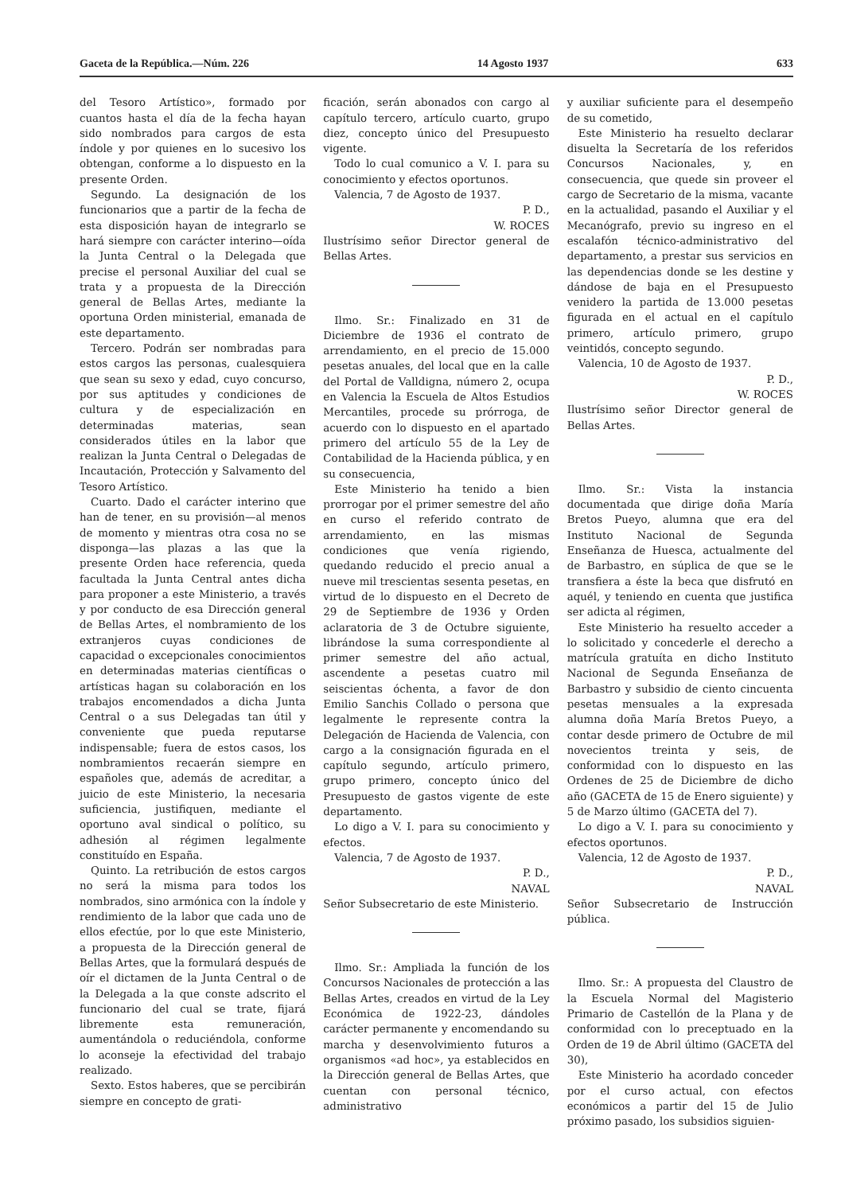Gaceta de la República.—Núm. 226 14 Agosto 1937 633
del Tesoro Artístico», formado por cuantos hasta el día de la fecha hayan sido nombrados para cargos de esta índole y por quienes en lo sucesivo los obtengan, conforme a lo dispuesto en la presente Orden.
Segundo. La designación de los funcionarios que a partir de la fecha de esta disposición hayan de integrarlo se hará siempre con carácter interino—oída la Junta Central o la Delegada que precise el personal Auxiliar del cual se trata y a propuesta de la Dirección general de Bellas Artes, mediante la oportuna Orden ministerial, emanada de este departamento.
Tercero. Podrán ser nombradas para estos cargos las personas, cualesquiera que sean su sexo y edad, cuyo concurso, por sus aptitudes y condiciones de cultura y de especialización en determinadas materias, sean considerados útiles en la labor que realizan la Junta Central o Delegadas de Incautación, Protección y Salvamento del Tesoro Artístico.
Cuarto. Dado el carácter interino que han de tener, en su provisión—al menos de momento y mientras otra cosa no se disponga—las plazas a las que la presente Orden hace referencia, queda facultada la Junta Central antes dicha para proponer a este Ministerio, a través y por conducto de esa Dirección general de Bellas Artes, el nombramiento de los extranjeros cuyas condiciones de capacidad o excepcionales conocimientos en determinadas materias científicas o artísticas hagan su colaboración en los trabajos encomendados a dicha Junta Central o a sus Delegadas tan útil y conveniente que pueda reputarse indispensable; fuera de estos casos, los nombramientos recaerán siempre en españoles que, además de acreditar, a juicio de este Ministerio, la necesaria suficiencia, justifiquen, mediante el oportuno aval sindical o político, su adhesión al régimen legalmente constituído en España.
Quinto. La retribución de estos cargos no será la misma para todos los nombrados, sino armónica con la índole y rendimiento de la labor que cada uno de ellos efectúe, por lo que este Ministerio, a propuesta de la Dirección general de Bellas Artes, que la formulará después de oír el dictamen de la Junta Central o de la Delegada a la que conste adscrito el funcionario del cual se trate, fijará libremente esta remuneración, aumentándola o reduciéndola, conforme lo aconseje la efectividad del trabajo realizado.
Sexto. Estos haberes, que se percibirán siempre en concepto de grati-
ficación, serán abonados con cargo al capítulo tercero, artículo cuarto, grupo diez, concepto único del Presupuesto vigente.
Todo lo cual comunico a V. I. para su conocimiento y efectos oportunos.
Valencia, 7 de Agosto de 1937.
P. D.,
W. ROCES
Ilustrísimo señor Director general de Bellas Artes.
Ilmo. Sr.: Finalizado en 31 de Diciembre de 1936 el contrato de arrendamiento, en el precio de 15.000 pesetas anuales, del local que en la calle del Portal de Valldigna, número 2, ocupa en Valencia la Escuela de Altos Estudios Mercantiles, procede su prórroga, de acuerdo con lo dispuesto en el apartado primero del artículo 55 de la Ley de Contabilidad de la Hacienda pública, y en su consecuencia,
Este Ministerio ha tenido a bien prorrogar por el primer semestre del año en curso el referido contrato de arrendamiento, en las mismas condiciones que venía rigiendo, quedando reducido el precio anual a nueve mil trescientas sesenta pesetas, en virtud de lo dispuesto en el Decreto de 29 de Septiembre de 1936 y Orden aclaratoria de 3 de Octubre siguiente, librándose la suma correspondiente al primer semestre del año actual, ascendente a pesetas cuatro mil seiscientas óchenta, a favor de don Emilio Sanchis Collado o persona que legalmente le represente contra la Delegación de Hacienda de Valencia, con cargo a la consignación figurada en el capítulo segundo, artículo primero, grupo primero, concepto único del Presupuesto de gastos vigente de este departamento.
Lo digo a V. I. para su conocimiento y efectos.
Valencia, 7 de Agosto de 1937.
P. D.,
NAVAL
Señor Subsecretario de este Ministerio.
Ilmo. Sr.: Ampliada la función de los Concursos Nacionales de protección a las Bellas Artes, creados en virtud de la Ley Económica de 1922-23, dándoles carácter permanente y encomendando su marcha y desenvolvimiento futuros a organismos «ad hoc», ya establecidos en la Dirección general de Bellas Artes, que cuentan con personal técnico, administrativo
y auxiliar suficiente para el desempeño de su cometido,
Este Ministerio ha resuelto declarar disuelta la Secretaría de los referidos Concursos Nacionales, y, en consecuencia, que quede sin proveer el cargo de Secretario de la misma, vacante en la actualidad, pasando el Auxiliar y el Mecanógrafo, previo su ingreso en el escalafón técnico-administrativo del departamento, a prestar sus servicios en las dependencias donde se les destine y dándose de baja en el Presupuesto venidero la partida de 13.000 pesetas figurada en el actual en el capítulo primero, artículo primero, grupo veintidós, concepto segundo.
Valencia, 10 de Agosto de 1937.
P. D.,
W. ROCES
Ilustrísimo señor Director general de Bellas Artes.
Ilmo. Sr.: Vista la instancia documentada que dirige doña María Bretos Pueyo, alumna que era del Instituto Nacional de Segunda Enseñanza de Huesca, actualmente del de Barbastro, en súplica de que se le transfiera a éste la beca que disfrutó en aquél, y teniendo en cuenta que justifica ser adicta al régimen,
Este Ministerio ha resuelto acceder a lo solicitado y concederle el derecho a matrícula gratuíta en dicho Instituto Nacional de Segunda Enseñanza de Barbastro y subsidio de ciento cincuenta pesetas mensuales a la expresada alumna doña María Bretos Pueyo, a contar desde primero de Octubre de mil novecientos treinta y seis, de conformidad con lo dispuesto en las Ordenes de 25 de Diciembre de dicho año (GACETA de 15 de Enero siguiente) y 5 de Marzo último (GACETA del 7).
Lo digo a V. I. para su conocimiento y efectos oportunos.
Valencia, 12 de Agosto de 1937.
P. D.,
NAVAL
Señor Subsecretario de Instrucción pública.
Ilmo. Sr.: A propuesta del Claustro de la Escuela Normal del Magisterio Primario de Castellón de la Plana y de conformidad con lo preceptuado en la Orden de 19 de Abril último (GACETA del 30),
Este Ministerio ha acordado conceder por el curso actual, con efectos económicos a partir del 15 de Julio próximo pasado, los subsidios siguien-